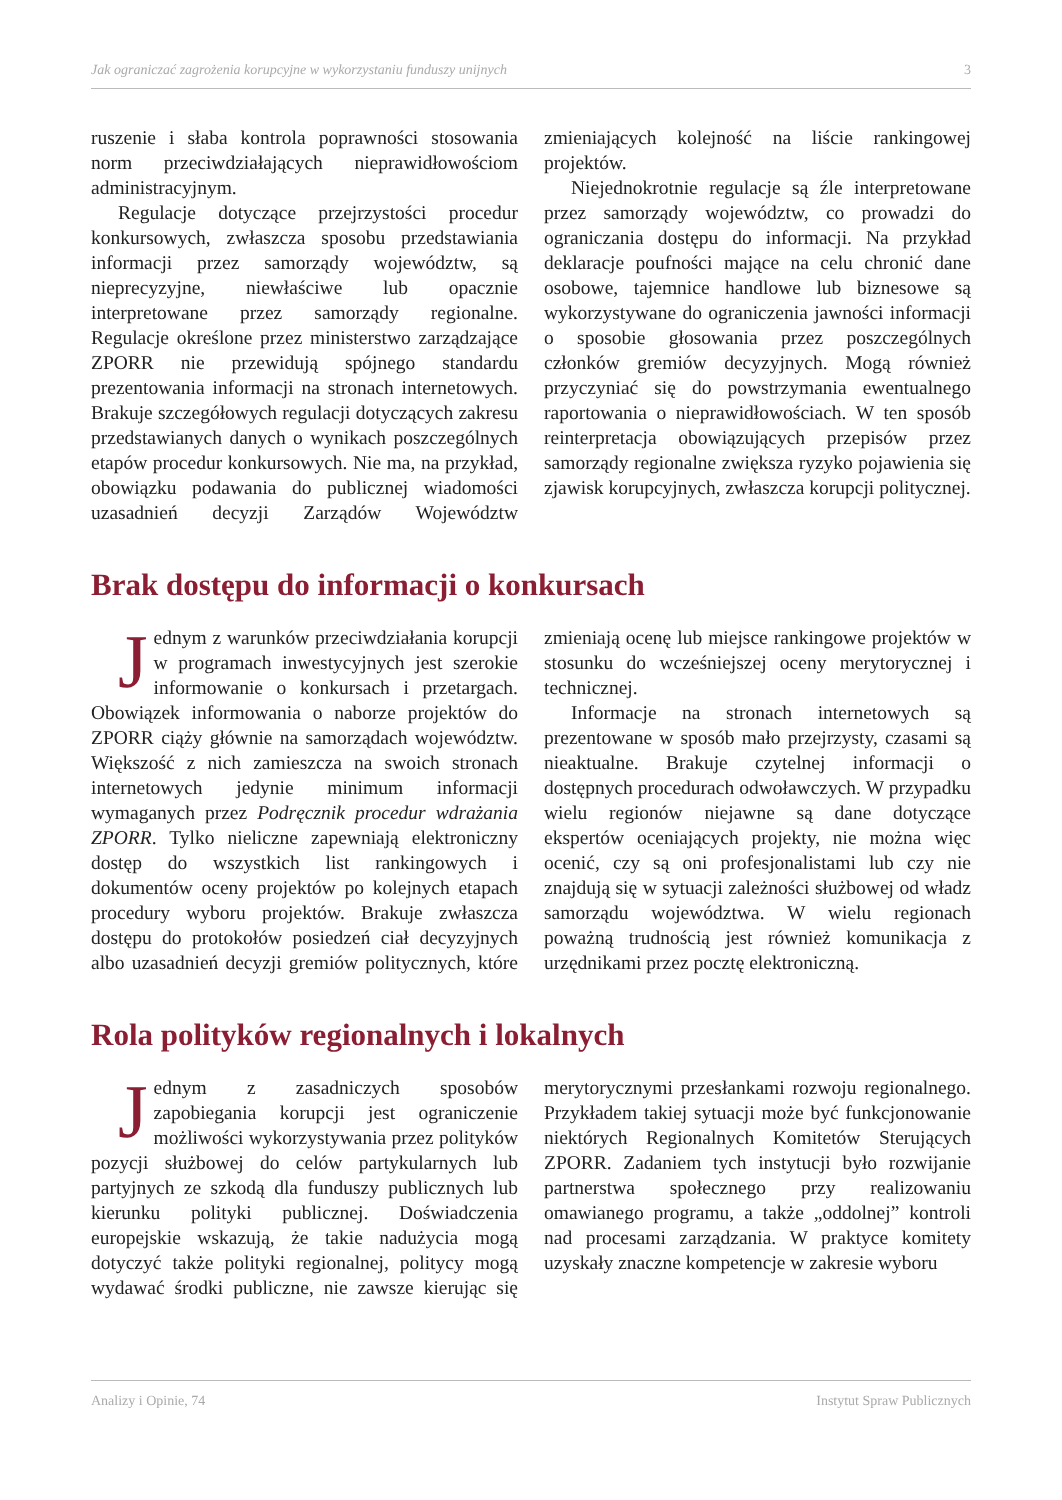Jak ograniczać zagrożenia korupcyjne w wykorzystaniu funduszy unijnych 3
ruszenie i słaba kontrola poprawności stosowania norm przeciwdziałających nieprawidłowościom administracyjnym.
Regulacje dotyczące przejrzystości procedur konkursowych, zwłaszcza sposobu przedstawiania informacji przez samorządy województw, są nieprecyzyjne, niewłaściwe lub opacznie interpretowane przez samorządy regionalne. Regulacje określone przez ministerstwo zarządzające ZPORR nie przewidują spójnego standardu prezentowania informacji na stronach internetowych. Brakuje szczegółowych regulacji dotyczących zakresu przedstawianych danych o wynikach poszczególnych etapów procedur konkursowych. Nie ma, na przykład, obowiązku podawania do publicznej wiadomości uzasadnień decyzji Zarządów Województw zmieniających kolejność na liście rankingowej projektów.
Niejednokrotnie regulacje są źle interpretowane przez samorządy województw, co prowadzi do ograniczania dostępu do informacji. Na przykład deklaracje poufności mające na celu chronić dane osobowe, tajemnice handlowe lub biznesowe są wykorzystywane do ograniczenia jawności informacji o sposobie głosowania przez poszczególnych członków gremiów decyzyjnych. Mogą również przyczyniać się do powstrzymania ewentualnego raportowania o nieprawidłowościach. W ten sposób reinterpretacja obowiązujących przepisów przez samorządy regionalne zwiększa ryzyko pojawienia się zjawisk korupcyjnych, zwłaszcza korupcji politycznej.
Brak dostępu do informacji o konkursach
Jednym z warunków przeciwdziałania korupcji w programach inwestycyjnych jest szerokie informowanie o konkursach i przetargach. Obowiązek informowania o naborze projektów do ZPORR ciąży głównie na samorządach województw. Większość z nich zamieszcza na swoich stronach internetowych jedynie minimum informacji wymaganych przez Podręcznik procedur wdrażania ZPORR. Tylko nieliczne zapewniają elektroniczny dostęp do wszystkich list rankingowych i dokumentów oceny projektów po kolejnych etapach procedury wyboru projektów. Brakuje zwłaszcza dostępu do protokołów posiedzeń ciał decyzyjnych albo uzasadnień decyzji gremiów politycznych, które zmieniają ocenę lub miejsce rankingowe projektów w stosunku do wcześniejszej oceny merytorycznej i technicznej.
Informacje na stronach internetowych są prezentowane w sposób mało przejrzysty, czasami są nieaktualne. Brakuje czytelnej informacji o dostępnych procedurach odwoławczych. W przypadku wielu regionów niejawne są dane dotyczące ekspertów oceniających projekty, nie można więc ocenić, czy są oni profesjonalistami lub czy nie znajdują się w sytuacji zależności służbowej od władz samorządu województwa. W wielu regionach poważną trudnością jest również komunikacja z urzędnikami przez pocztę elektroniczną.
Rola polityków regionalnych i lokalnych
Jednym z zasadniczych sposobów zapobiegania korupcji jest ograniczenie możliwości wykorzystywania przez polityków pozycji służbowej do celów partykularnych lub partyjnych ze szkodą dla funduszy publicznych lub kierunku polityki publicznej. Doświadczenia europejskie wskazują, że takie nadużycia mogą dotyczyć także polityki regionalnej, politycy mogą wydawać środki publiczne, nie zawsze kierując się merytorycznymi przesłankami rozwoju regionalnego. Przykładem takiej sytuacji może być funkcjonowanie niektórych Regionalnych Komitetów Sterujących ZPORR. Zadaniem tych instytucji było rozwijanie partnerstwa społecznego przy realizowaniu omawianego programu, a także „oddolnej” kontroli nad procesami zarządzania. W praktyce komitety uzyskały znaczne kompetencje w zakresie wyboru
Analizy i Opinie, 74 Instytut Spraw Publicznych